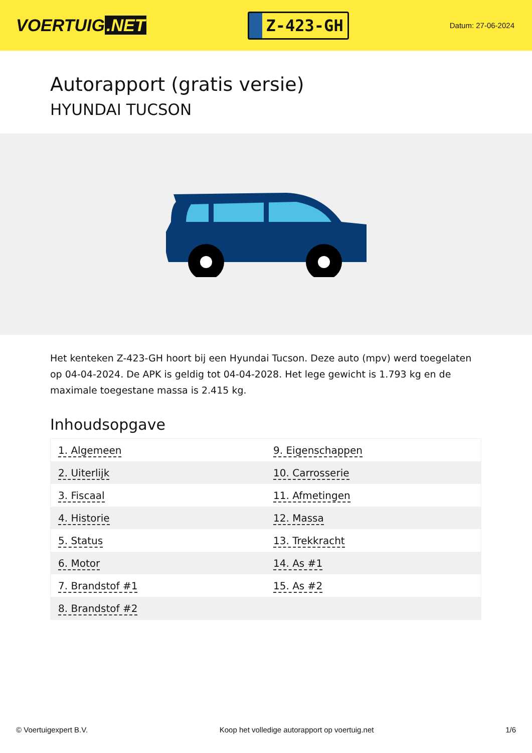VOERTUIG.NET
Z-423-GH
Datum: 27-06-2024
Autorapport (gratis versie)
HYUNDAI TUCSON
Het kenteken Z-423-GH hoort bij een Hyundai Tucson. Deze auto (mpv) werd toegelaten op 04-04-2024. De APK is geldig tot 04-04-2028. Het lege gewicht is 1.793 kg en de maximale toegestane massa is 2.415 kg.
Inhoudsopgave
| 1. Algemeen | 9. Eigenschappen |
| 2. Uiterlijk | 10. Carrosserie |
| 3. Fiscaal | 11. Afmetingen |
| 4. Historie | 12. Massa |
| 5. Status | 13. Trekkracht |
| 6. Motor | 14. As #1 |
| 7. Brandstof #1 | 15. As #2 |
| 8. Brandstof #2 | |
© Voertuigexpert B.V. Koop het volledige autorapport op voertuig.net
1/6